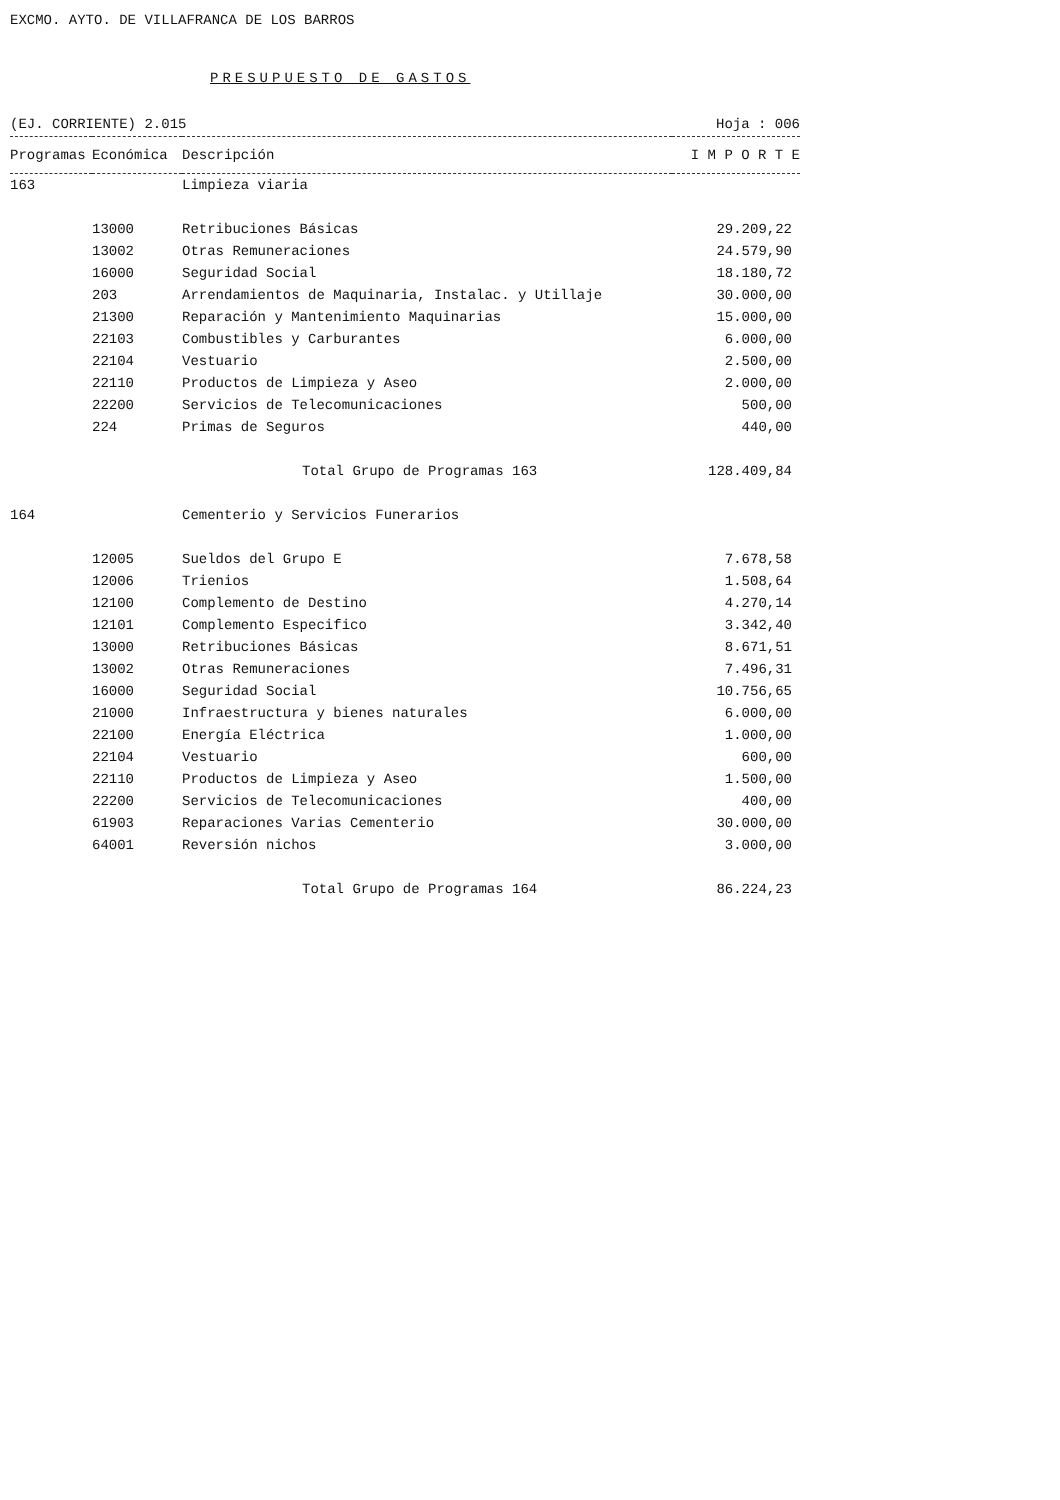EXCMO. AYTO. DE VILLAFRANCA DE LOS BARROS
PRESUPUESTO DE GASTOS
(EJ. CORRIENTE) 2.015 Hoja : 006
| Programas | Económica | Descripción | I M P O R T E |
| --- | --- | --- | --- |
| 163 | | Limpieza viaria | |
| | 13000 | Retribuciones Básicas | 29.209,22 |
| | 13002 | Otras Remuneraciones | 24.579,90 |
| | 16000 | Seguridad Social | 18.180,72 |
| | 203 | Arrendamientos de Maquinaria, Instalac. y Utillaje | 30.000,00 |
| | 21300 | Reparación y Mantenimiento Maquinarias | 15.000,00 |
| | 22103 | Combustibles y Carburantes | 6.000,00 |
| | 22104 | Vestuario | 2.500,00 |
| | 22110 | Productos de Limpieza y Aseo | 2.000,00 |
| | 22200 | Servicios de Telecomunicaciones | 500,00 |
| | 224 | Primas de Seguros | 440,00 |
| | | Total Grupo de Programas 163 | 128.409,84 |
| 164 | | Cementerio y Servicios Funerarios | |
| | 12005 | Sueldos del Grupo E | 7.678,58 |
| | 12006 | Trienios | 1.508,64 |
| | 12100 | Complemento de Destino | 4.270,14 |
| | 12101 | Complemento Especifico | 3.342,40 |
| | 13000 | Retribuciones Básicas | 8.671,51 |
| | 13002 | Otras Remuneraciones | 7.496,31 |
| | 16000 | Seguridad Social | 10.756,65 |
| | 21000 | Infraestructura y bienes naturales | 6.000,00 |
| | 22100 | Energía Eléctrica | 1.000,00 |
| | 22104 | Vestuario | 600,00 |
| | 22110 | Productos de Limpieza y Aseo | 1.500,00 |
| | 22200 | Servicios de Telecomunicaciones | 400,00 |
| | 61903 | Reparaciones Varias Cementerio | 30.000,00 |
| | 64001 | Reversión nichos | 3.000,00 |
| | | Total Grupo de Programas 164 | 86.224,23 |